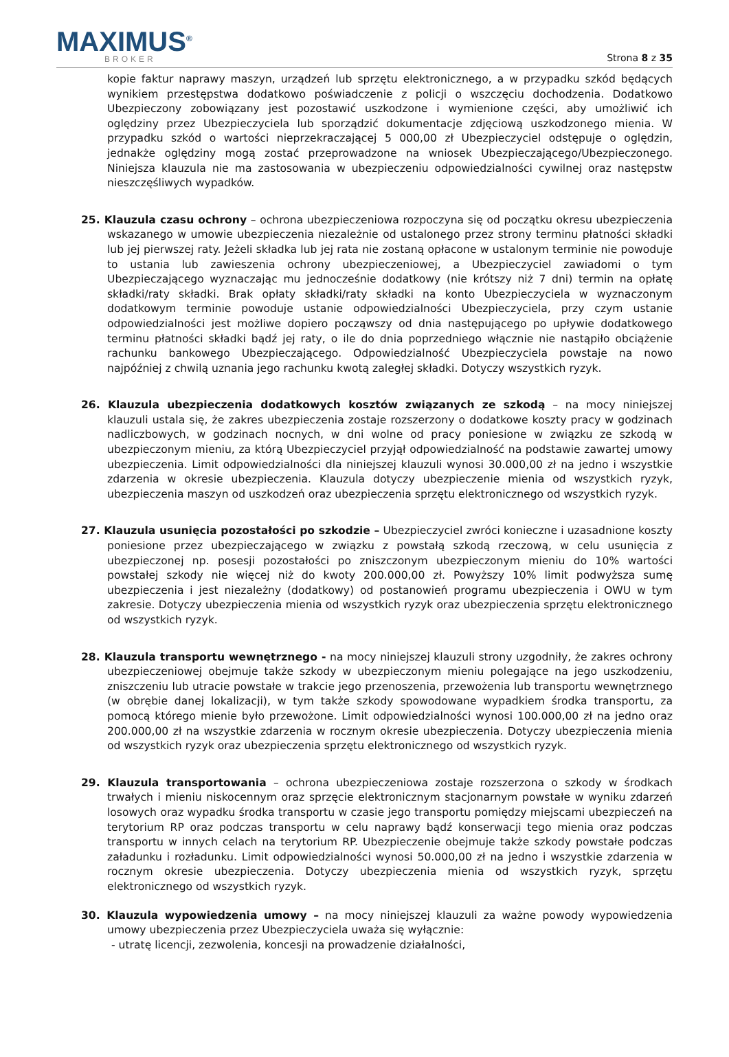MAXIMUS<sup>®</sup>
BROKER
Strona 8 z 35
kopie faktur naprawy maszyn, urządzeń lub sprzętu elektronicznego, a w przypadku szkód będących wynikiem przestępstwa dodatkowo poświadczenie z policji o wszczęciu dochodzenia. Dodatkowo Ubezpieczony zobowiązany jest pozostawić uszkodzone i wymienione części, aby umożliwić ich oględziny przez Ubezpieczyciela lub sporządzić dokumentacje zdjęciową uszkodzonego mienia. W przypadku szkód o wartości nieprzekraczającej 5 000,00 zł Ubezpieczyciel odstępuje o oględzin, jednakże oględziny mogą zostać przeprowadzone na wniosek Ubezpieczającego/Ubezpieczonego. Niniejsza klauzula nie ma zastosowania w ubezpieczeniu odpowiedzialności cywilnej oraz następstw nieszczęśliwych wypadków.
25. Klauzula czasu ochrony – ochrona ubezpieczeniowa rozpoczyna się od początku okresu ubezpieczenia wskazanego w umowie ubezpieczenia niezależnie od ustalonego przez strony terminu płatności składki lub jej pierwszej raty. Jeżeli składka lub jej rata nie zostaną opłacone w ustalonym terminie nie powoduje to ustania lub zawieszenia ochrony ubezpieczeniowej, a Ubezpieczyciel zawiadomi o tym Ubezpieczającego wyznaczając mu jednocześnie dodatkowy (nie krótszy niż 7 dni) termin na opłatę składki/raty składki. Brak opłaty składki/raty składki na konto Ubezpieczyciela w wyznaczonym dodatkowym terminie powoduje ustanie odpowiedzialności Ubezpieczyciela, przy czym ustanie odpowiedzialności jest możliwe dopiero począwszy od dnia następującego po upływie dodatkowego terminu płatności składki bądź jej raty, o ile do dnia poprzedniego włącznie nie nastąpiło obciążenie rachunku bankowego Ubezpieczającego. Odpowiedzialność Ubezpieczyciela powstaje na nowo najpóźniej z chwilą uznania jego rachunku kwotą zaległej składki. Dotyczy wszystkich ryzyk.
26. Klauzula ubezpieczenia dodatkowych kosztów związanych ze szkodą – na mocy niniejszej klauzuli ustala się, że zakres ubezpieczenia zostaje rozszerzony o dodatkowe koszty pracy w godzinach nadliczbowych, w godzinach nocnych, w dni wolne od pracy poniesione w związku ze szkodą w ubezpieczonym mieniu, za którą Ubezpieczyciel przyjął odpowiedzialność na podstawie zawartej umowy ubezpieczenia. Limit odpowiedzialności dla niniejszej klauzuli wynosi 30.000,00 zł na jedno i wszystkie zdarzenia w okresie ubezpieczenia. Klauzula dotyczy ubezpieczenie mienia od wszystkich ryzyk, ubezpieczenia maszyn od uszkodzeń oraz ubezpieczenia sprzętu elektronicznego od wszystkich ryzyk.
27. Klauzula usunięcia pozostałości po szkodzie – Ubezpieczyciel zwróci konieczne i uzasadnione koszty poniesione przez ubezpieczającego w związku z powstałą szkodą rzeczową, w celu usunięcia z ubezpieczonej np. posesji pozostałości po zniszczonym ubezpieczonym mieniu do 10% wartości powstałej szkody nie więcej niż do kwoty 200.000,00 zł. Powyższy 10% limit podwyższa sumę ubezpieczenia i jest niezależny (dodatkowy) od postanowień programu ubezpieczenia i OWU w tym zakresie. Dotyczy ubezpieczenia mienia od wszystkich ryzyk oraz ubezpieczenia sprzętu elektronicznego od wszystkich ryzyk.
28. Klauzula transportu wewnętrznego - na mocy niniejszej klauzuli strony uzgodniły, że zakres ochrony ubezpieczeniowej obejmuje także szkody w ubezpieczonym mieniu polegające na jego uszkodzeniu, zniszczeniu lub utracie powstałe w trakcie jego przenoszenia, przewożenia lub transportu wewnętrznego (w obrębie danej lokalizacji), w tym także szkody spowodowane wypadkiem środka transportu, za pomocą którego mienie było przewożone. Limit odpowiedzialności wynosi 100.000,00 zł na jedno oraz 200.000,00 zł na wszystkie zdarzenia w rocznym okresie ubezpieczenia. Dotyczy ubezpieczenia mienia od wszystkich ryzyk oraz ubezpieczenia sprzętu elektronicznego od wszystkich ryzyk.
29. Klauzula transportowania – ochrona ubezpieczeniowa zostaje rozszerzona o szkody w środkach trwałych i mieniu niskocennym oraz sprzęcie elektronicznym stacjonarnym powstałe w wyniku zdarzeń losowych oraz wypadku środka transportu w czasie jego transportu pomiędzy miejscami ubezpieczeń na terytorium RP oraz podczas transportu w celu naprawy bądź konserwacji tego mienia oraz podczas transportu w innych celach na terytorium RP. Ubezpieczenie obejmuje także szkody powstałe podczas załadunku i rozładunku. Limit odpowiedzialności wynosi 50.000,00 zł na jedno i wszystkie zdarzenia w rocznym okresie ubezpieczenia. Dotyczy ubezpieczenia mienia od wszystkich ryzyk, sprzętu elektronicznego od wszystkich ryzyk.
30. Klauzula wypowiedzenia umowy – na mocy niniejszej klauzuli za ważne powody wypowiedzenia umowy ubezpieczenia przez Ubezpieczyciela uważa się wyłącznie:
- utratę licencji, zezwolenia, koncesji na prowadzenie działalności,